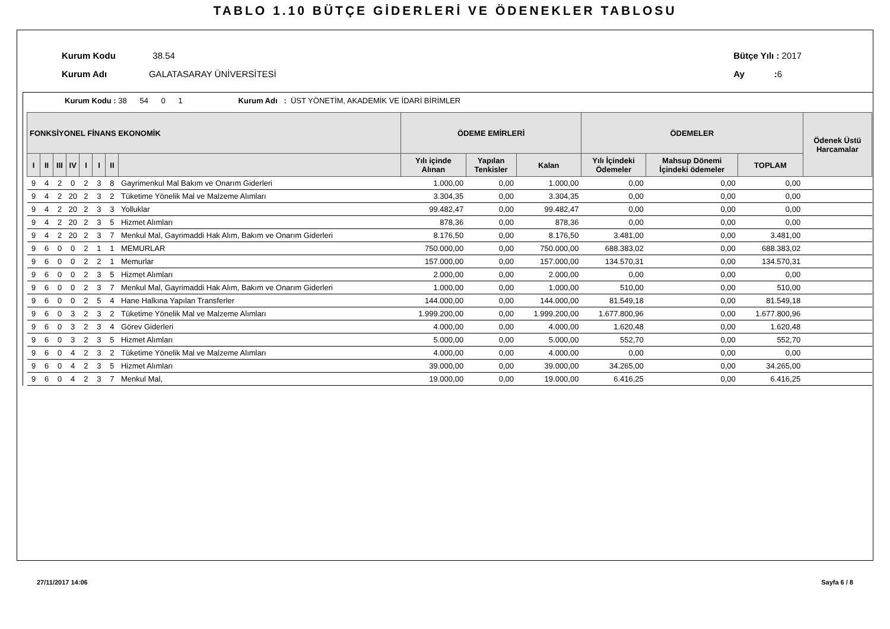TABLO 1.10 BÜTÇE GİDERLERİ VE ÖDENEKLER TABLOSU
Kurum Kodu 38.54
Kurum Adı GALATASARAY ÜNİVERSİTESİ
Bütçe Yılı : 2017
Ay : 6
Kurum Kodu : 38 54 0 1 Kurum Adı : ÜST YÖNETİM, AKADEMİK VE İDARİ BİRİMLER
| FONKSİYONEL FİNANS EKONOMİK | | | | | | | | ÖDEME EMİRLERİ | | | ÖDEMELER | | | Ödenek Üstü Harcamalar |
| --- | --- | --- | --- | --- | --- | --- | --- | --- | --- | --- | --- | --- | --- | --- |
| I | II | III | IV | I | I | II | | Yılı içinde Alınan | Yapılan Tenkisler | Kalan | Yılı İçindeki Ödemeler | Mahsup Dönemi İçindeki ödemeler | TOPLAM | |
| 9 | 4 | 2 | 0 | 2 | 3 | 8 | Gayrimenkul Mal Bakım ve Onarım Giderleri | 1.000,00 | 0,00 | 1.000,00 | 0,00 | 0,00 | 0,00 | |
| 9 | 4 | 2 | 20 | 2 | 3 | 2 | Tüketime Yönelik Mal ve Malzeme Alımları | 3.304,35 | 0,00 | 3.304,35 | 0,00 | 0,00 | 0,00 | |
| 9 | 4 | 2 | 20 | 2 | 3 | 3 | Yolluklar | 99.482,47 | 0,00 | 99.482,47 | 0,00 | 0,00 | 0,00 | |
| 9 | 4 | 2 | 20 | 2 | 3 | 5 | Hizmet Alımları | 878,36 | 0,00 | 878,36 | 0,00 | 0,00 | 0,00 | |
| 9 | 4 | 2 | 20 | 2 | 3 | 7 | Menkul Mal, Gayrimaddi Hak Alım, Bakım ve Onarım Giderleri | 8.176,50 | 0,00 | 8.176,50 | 3.481,00 | 0,00 | 3.481,00 | |
| 9 | 6 | 0 | 0 | 2 | 1 | 1 | MEMURLAR | 750.000,00 | 0,00 | 750.000,00 | 688.383,02 | 0,00 | 688.383,02 | |
| 9 | 6 | 0 | 0 | 2 | 2 | 1 | Memurlar | 157.000,00 | 0,00 | 157.000,00 | 134.570,31 | 0,00 | 134.570,31 | |
| 9 | 6 | 0 | 0 | 2 | 3 | 5 | Hizmet Alımları | 2.000,00 | 0,00 | 2.000,00 | 0,00 | 0,00 | 0,00 | |
| 9 | 6 | 0 | 0 | 2 | 3 | 7 | Menkul Mal, Gayrimaddi Hak Alım, Bakım ve Onarım Giderleri | 1.000,00 | 0,00 | 1.000,00 | 510,00 | 0,00 | 510,00 | |
| 9 | 6 | 0 | 0 | 2 | 5 | 4 | Hane Halkına Yapılan Transferler | 144.000,00 | 0,00 | 144.000,00 | 81.549,18 | 0,00 | 81.549,18 | |
| 9 | 6 | 0 | 3 | 2 | 3 | 2 | Tüketime Yönelik Mal ve Malzeme Alımları | 1.999.200,00 | 0,00 | 1.999.200,00 | 1.677.800,96 | 0,00 | 1.677.800,96 | |
| 9 | 6 | 0 | 3 | 2 | 3 | 4 | Görev Giderleri | 4.000,00 | 0,00 | 4.000,00 | 1.620,48 | 0,00 | 1.620,48 | |
| 9 | 6 | 0 | 3 | 2 | 3 | 5 | Hizmet Alımları | 5.000,00 | 0,00 | 5.000,00 | 552,70 | 0,00 | 552,70 | |
| 9 | 6 | 0 | 4 | 2 | 3 | 2 | Tüketime Yönelik Mal ve Malzeme Alımları | 4.000,00 | 0,00 | 4.000,00 | 0,00 | 0,00 | 0,00 | |
| 9 | 6 | 0 | 4 | 2 | 3 | 5 | Hizmet Alımları | 39.000,00 | 0,00 | 39.000,00 | 34.265,00 | 0,00 | 34.265,00 | |
| 9 | 6 | 0 | 4 | 2 | 3 | 7 | Menkul Mal, | 19.000,00 | 0,00 | 19.000,00 | 6.416,25 | 0,00 | 6.416,25 | |
27/11/2017 14:06 Sayfa 6 / 8